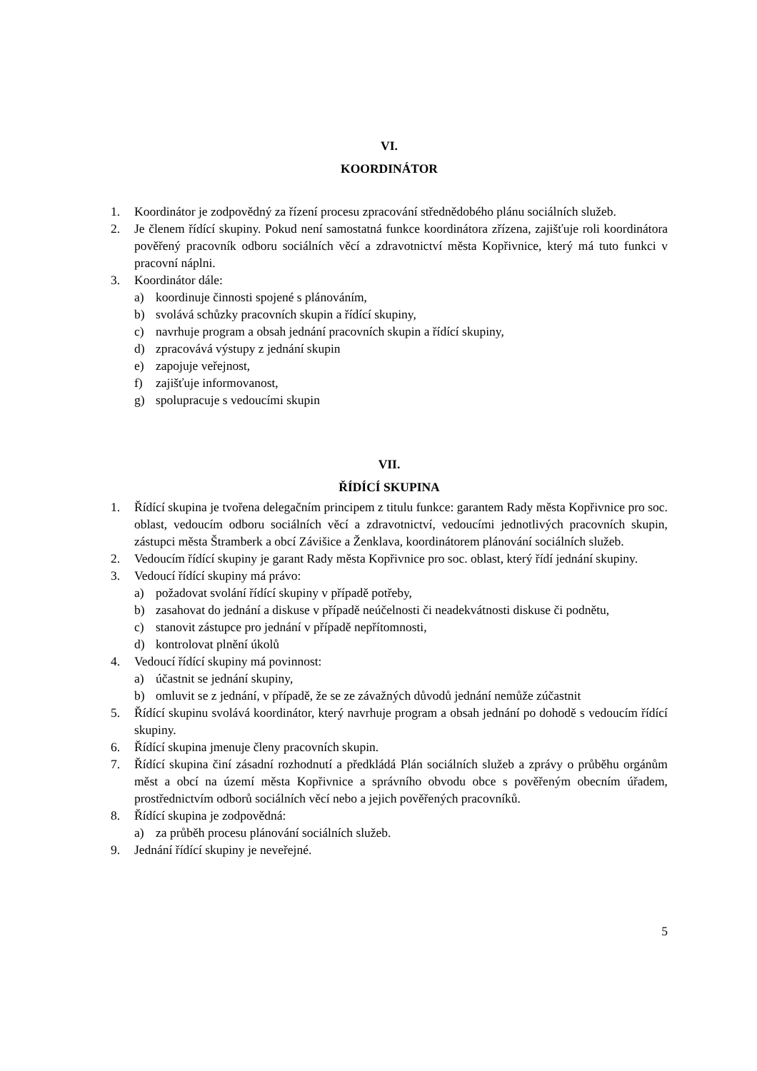VI.
KOORDINÁTOR
1. Koordinátor je zodpovědný za řízení procesu zpracování střednědobého plánu sociálních služeb.
2. Je členem řídící skupiny. Pokud není samostatná funkce koordinátora zřízena, zajišťuje roli koordinátora pověřený pracovník odboru sociálních věcí a zdravotnictví města Kopřivnice, který má tuto funkci v pracovní náplni.
3. Koordinátor dále:
a) koordinuje činnosti spojené s plánováním,
b) svolává schůzky pracovních skupin a řídící skupiny,
c) navrhuje program a obsah jednání pracovních skupin a řídící skupiny,
d) zpracovává výstupy z jednání skupin
e) zapojuje veřejnost,
f) zajišťuje informovanost,
g) spolupracuje s vedoucími skupin
VII.
ŘÍDÍCÍ SKUPINA
1. Řídící skupina je tvořena delegačním principem z titulu funkce: garantem Rady města Kopřivnice pro soc. oblast, vedoucím odboru sociálních věcí a zdravotnictví, vedoucími jednotlivých pracovních skupin, zástupci města Štramberk a obcí Závišice a Ženklava, koordinátorem plánování sociálních služeb.
2. Vedoucím řídící skupiny je garant Rady města Kopřivnice pro soc. oblast, který řídí jednání skupiny.
3. Vedoucí řídící skupiny má právo:
a) požadovat svolání řídící skupiny v případě potřeby,
b) zasahovat do jednání a diskuse v případě neúčelnosti či neadekvátnosti diskuse či podnětu,
c) stanovit zástupce pro jednání v případě nepřítomnosti,
d) kontrolovat plnění úkolů
4. Vedoucí řídící skupiny má povinnost:
a) účastnit se jednání skupiny,
b) omluvit se z jednání, v případě, že se ze závažných důvodů jednání nemůže zúčastnit
5. Řídící skupinu svolává koordinátor, který navrhuje program a obsah jednání po dohodě s vedoucím řídící skupiny.
6. Řídící skupina jmenuje členy pracovních skupin.
7. Řídící skupina činí zásadní rozhodnutí a předkládá Plán sociálních služeb a zprávy o průběhu orgánům měst a obcí na území města Kopřivnice a správního obvodu obce s pověřeným obecním úřadem, prostřednictvím odborů sociálních věcí nebo a jejich pověřených pracovníků.
8. Řídící skupina je zodpovědná:
a) za průběh procesu plánování sociálních služeb.
9. Jednání řídící skupiny je neveřejné.
5